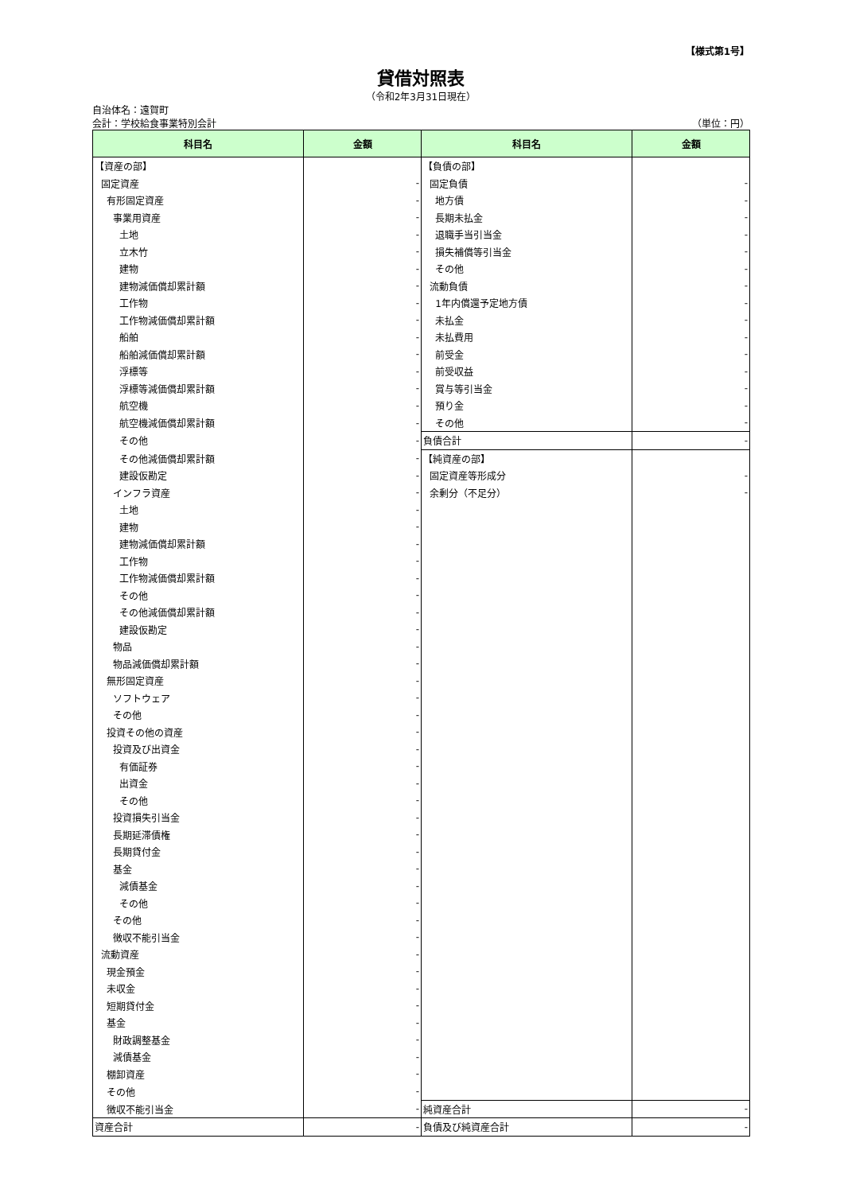【様式第1号】
貸借対照表
（令和2年3月31日現在）
自治体名：遠賀町
会計：学校給食事業特別会計 （単位：円）
| 科目名 | 金額 | 科目名 | 金額 |
| --- | --- | --- | --- |
| 【資産の部】 | | 【負債の部】 | |
| 固定資産 | - | 固定負債 | - |
| 有形固定資産 | - | 地方債 | - |
| 事業用資産 | - | 長期未払金 | - |
| 土地 | - | 退職手当引当金 | - |
| 立木竹 | - | 損失補償等引当金 | - |
| 建物 | - | その他 | - |
| 建物減価償却累計額 | - | 流動負債 | - |
| 工作物 | - | 1年内償還予定地方債 | - |
| 工作物減価償却累計額 | - | 未払金 | - |
| 船舶 | - | 未払費用 | - |
| 船舶減価償却累計額 | - | 前受金 | - |
| 浮標等 | - | 前受収益 | - |
| 浮標等減価償却累計額 | - | 賞与等引当金 | - |
| 航空機 | - | 預り金 | - |
| 航空機減価償却累計額 | - | その他 | - |
| その他 | - | 負債合計 | - |
| その他減価償却累計額 | - | 【純資産の部】 | |
| 建設仮勘定 | - | 固定資産等形成分 | - |
| インフラ資産 | - | 余剰分（不足分） | - |
| 土地 | - | | |
| 建物 | - | | |
| 建物減価償却累計額 | - | | |
| 工作物 | - | | |
| 工作物減価償却累計額 | - | | |
| その他 | - | | |
| その他減価償却累計額 | - | | |
| 建設仮勘定 | - | | |
| 物品 | - | | |
| 物品減価償却累計額 | - | | |
| 無形固定資産 | - | | |
| ソフトウェア | - | | |
| その他 | - | | |
| 投資その他の資産 | - | | |
| 投資及び出資金 | - | | |
| 有価証券 | - | | |
| 出資金 | - | | |
| その他 | - | | |
| 投資損失引当金 | - | | |
| 長期延滞債権 | - | | |
| 長期貸付金 | - | | |
| 基金 | - | | |
| 減債基金 | - | | |
| その他 | - | | |
| その他 | - | | |
| 徴収不能引当金 | - | | |
| 流動資産 | - | | |
| 現金預金 | - | | |
| 未収金 | - | | |
| 短期貸付金 | - | | |
| 基金 | - | | |
| 財政調整基金 | - | | |
| 減債基金 | - | | |
| 棚卸資産 | - | | |
| その他 | - | | |
| 徴収不能引当金 | - | 純資産合計 | - |
| 資産合計 | - | 負債及び純資産合計 | - |